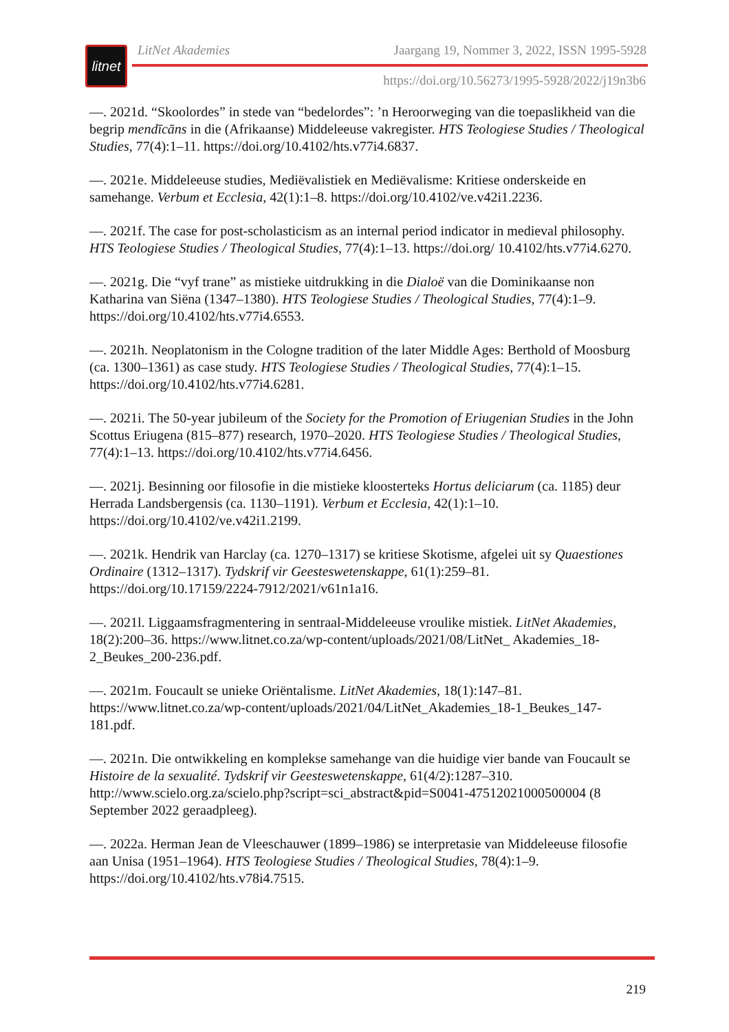litnet
LitNet Akademies Jaargang 19, Nommer 3, 2022, ISSN 1995-5928
https://doi.org/10.56273/1995-5928/2022/j19n3b6
—. 2021d. “Skoolordes” in stede van “bedelordes”: ’n Heroorweging van die toepaslikheid van die begrip mendīcāns in die (Afrikaanse) Middeleeuse vakregister. HTS Teologiese Studies / Theological Studies, 77(4):1–11. https://doi.org/10.4102/hts.v77i4.6837.
—. 2021e. Middeleeuse studies, Mediëvalistiek en Mediëvalisme: Kritiese onderskeide en samehange. Verbum et Ecclesia, 42(1):1–8. https://doi.org/10.4102/ve.v42i1.2236.
—. 2021f. The case for post-scholasticism as an internal period indicator in medieval philosophy. HTS Teologiese Studies / Theological Studies, 77(4):1–13. https://doi.org/ 10.4102/hts.v77i4.6270.
—. 2021g. Die “vyf trane” as mistieke uitdrukking in die Dialoë van die Dominikaanse non Katharina van Siëna (1347–1380). HTS Teologiese Studies / Theological Studies, 77(4):1–9. https://doi.org/10.4102/hts.v77i4.6553.
—. 2021h. Neoplatonism in the Cologne tradition of the later Middle Ages: Berthold of Moosburg (ca. 1300–1361) as case study. HTS Teologiese Studies / Theological Studies, 77(4):1–15. https://doi.org/10.4102/hts.v77i4.6281.
—. 2021i. The 50-year jubileum of the Society for the Promotion of Eriugenian Studies in the John Scottus Eriugena (815–877) research, 1970–2020. HTS Teologiese Studies / Theological Studies, 77(4):1–13. https://doi.org/10.4102/hts.v77i4.6456.
—. 2021j. Besinning oor filosofie in die mistieke kloosterteks Hortus deliciarum (ca. 1185) deur Herrada Landsbergensis (ca. 1130–1191). Verbum et Ecclesia, 42(1):1–10. https://doi.org/10.4102/ve.v42i1.2199.
—. 2021k. Hendrik van Harclay (ca. 1270–1317) se kritiese Skotisme, afgelei uit sy Quaestiones Ordinaire (1312–1317). Tydskrif vir Geesteswetenskappe, 61(1):259–81. https://doi.org/10.17159/2224-7912/2021/v61n1a16.
—. 2021l. Liggaamsfragmentering in sentraal-Middeleeuse vroulike mistiek. LitNet Akademies, 18(2):200–36. https://www.litnet.co.za/wp-content/uploads/2021/08/LitNet_ Akademies_18-2_Beukes_200-236.pdf.
—. 2021m. Foucault se unieke Oriëntalisme. LitNet Akademies, 18(1):147–81. https://www.litnet.co.za/wp-content/uploads/2021/04/LitNet_Akademies_18-1_Beukes_147-181.pdf.
—. 2021n. Die ontwikkeling en komplekse samehange van die huidige vier bande van Foucault se Histoire de la sexualité. Tydskrif vir Geesteswetenskappe, 61(4/2):1287–310. http://www.scielo.org.za/scielo.php?script=sci_abstract&pid=S0041-47512021000500004 (8 September 2022 geraadpleeg).
—. 2022a. Herman Jean de Vleeschauwer (1899–1986) se interpretasie van Middeleeuse filosofie aan Unisa (1951–1964). HTS Teologiese Studies / Theological Studies, 78(4):1–9. https://doi.org/10.4102/hts.v78i4.7515.
219